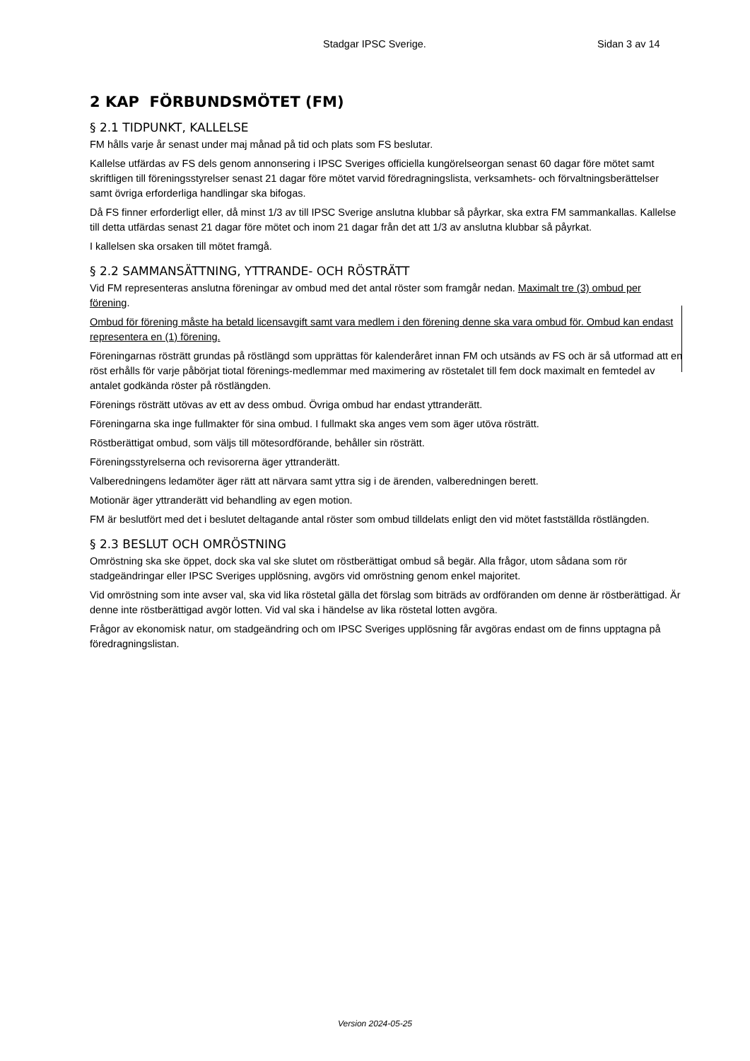Stadgar IPSC Sverige. Sidan 3 av 14
2 KAP FÖRBUNDSMÖTET (FM)
§ 2.1 TIDPUNKT, KALLELSE
FM hålls varje år senast under maj månad på tid och plats som FS beslutar.
Kallelse utfärdas av FS dels genom annonsering i IPSC Sveriges officiella kungörelseorgan senast 60 dagar före mötet samt skriftligen till föreningsstyrelser senast 21 dagar före mötet varvid föredragningslista, verksamhets- och förvaltningsberättelser samt övriga erforderliga handlingar ska bifogas.
Då FS finner erforderligt eller, då minst 1/3 av till IPSC Sverige anslutna klubbar så påyrkar, ska extra FM sammankallas. Kallelse till detta utfärdas senast 21 dagar före mötet och inom 21 dagar från det att 1/3 av anslutna klubbar så påyrkat.
I kallelsen ska orsaken till mötet framgå.
§ 2.2 SAMMANSÄTTNING, YTTRANDE- OCH RÖSTRÄTT
Vid FM representeras anslutna föreningar av ombud med det antal röster som framgår nedan. Maximalt tre (3) ombud per förening.
Ombud för förening måste ha betald licensavgift samt vara medlem i den förening denne ska vara ombud för. Ombud kan endast representera en (1) förening.
Föreningarnas rösträtt grundas på röstlängd som upprättas för kalenderåret innan FM och utsänds av FS och är så utformad att en röst erhålls för varje påbörjat tiotal förenings-medlemmar med maximering av röstetalet till fem dock maximalt en femtedel av antalet godkända röster på röstlängden.
Förenings rösträtt utövas av ett av dess ombud. Övriga ombud har endast yttranderätt.
Föreningarna ska inge fullmakter för sina ombud. I fullmakt ska anges vem som äger utöva rösträtt.
Röstberättigat ombud, som väljs till mötesordförande, behåller sin rösträtt.
Föreningsstyrelserna och revisorerna äger yttranderätt.
Valberedningens ledamöter äger rätt att närvara samt yttra sig i de ärenden, valberedningen berett.
Motionär äger yttranderätt vid behandling av egen motion.
FM är beslutfört med det i beslutet deltagande antal röster som ombud tilldelats enligt den vid mötet fastställda röstlängden.
§ 2.3 BESLUT OCH OMRÖSTNING
Omröstning ska ske öppet, dock ska val ske slutet om röstberättigat ombud så begär. Alla frågor, utom sådana som rör stadgeändringar eller IPSC Sveriges upplösning, avgörs vid omröstning genom enkel majoritet.
Vid omröstning som inte avser val, ska vid lika röstetal gälla det förslag som biträds av ordföranden om denne är röstberättigad. Är denne inte röstberättigad avgör lotten. Vid val ska i händelse av lika röstetal lotten avgöra.
Frågor av ekonomisk natur, om stadgeändring och om IPSC Sveriges upplösning får avgöras endast om de finns upptagna på föredragningslistan.
Version 2024-05-25